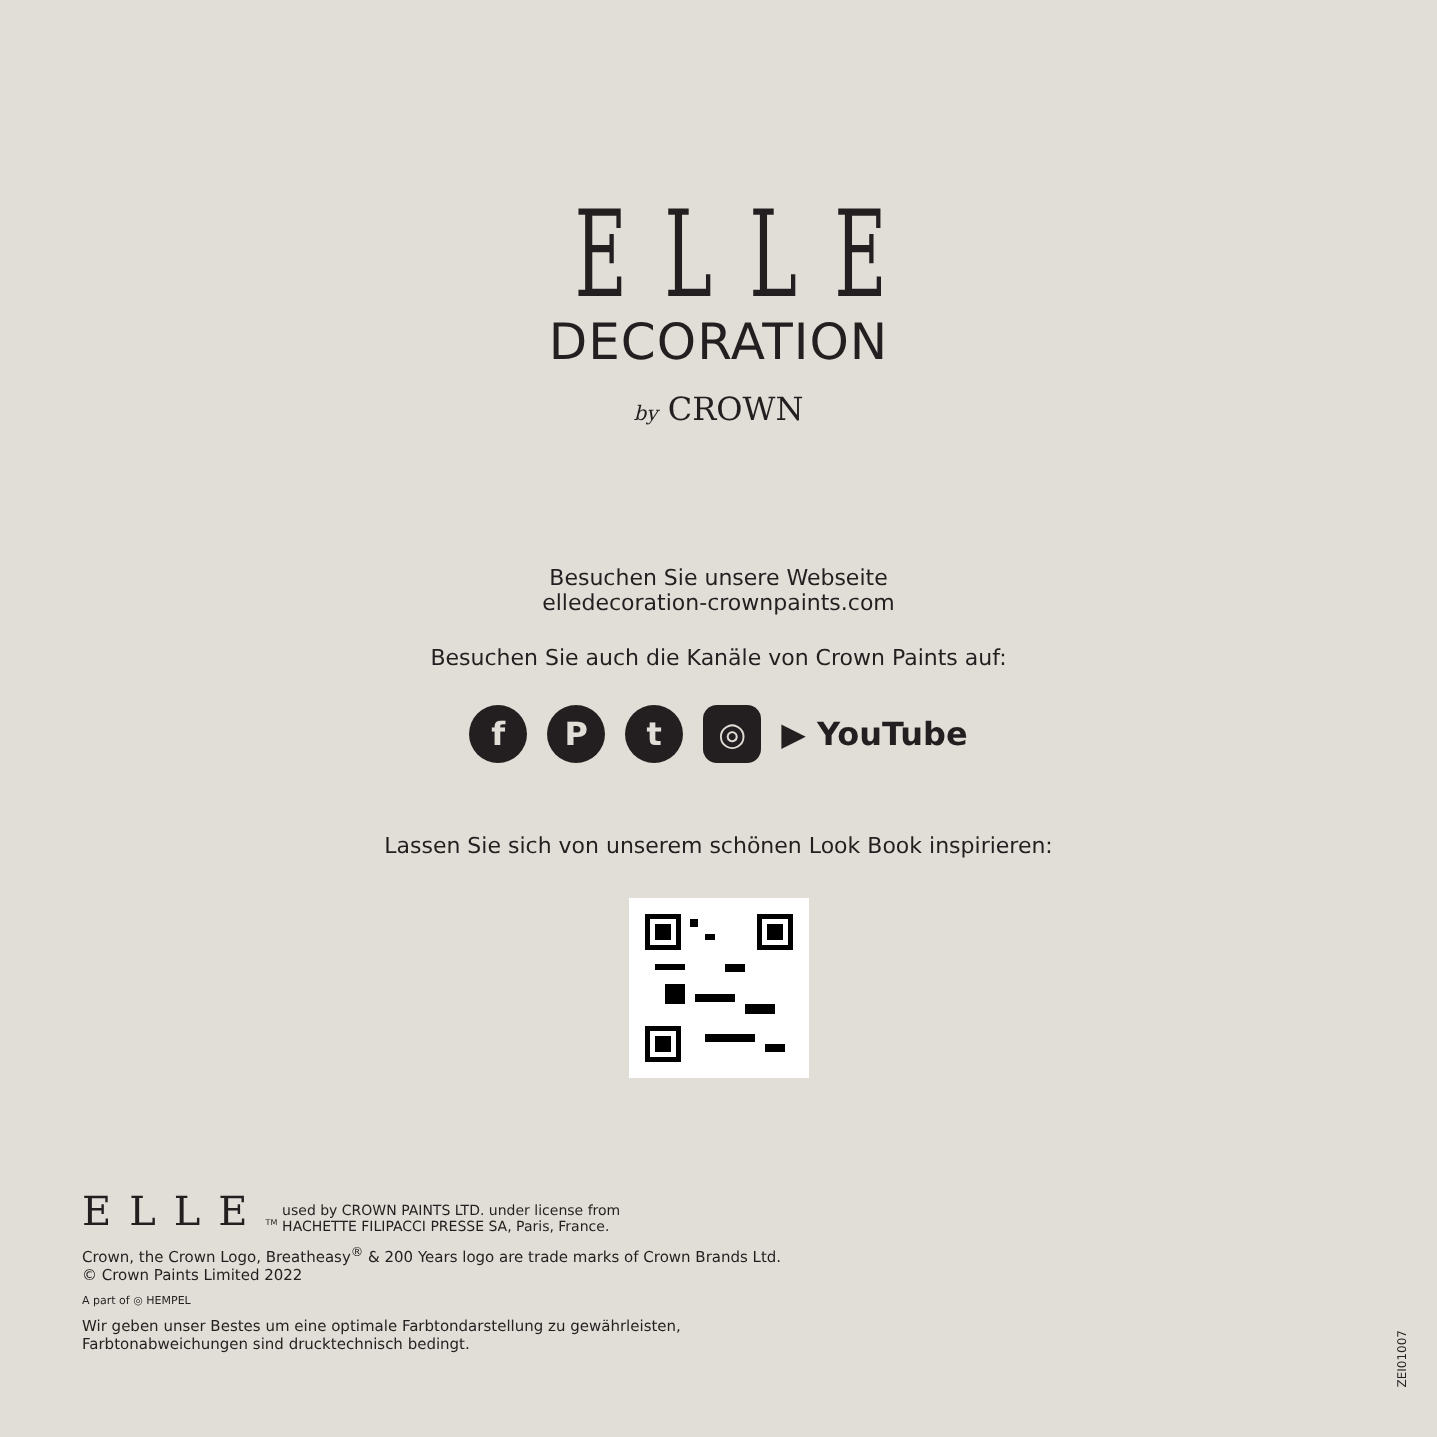ELLE
DECORATION
by CROWN
Besuchen Sie unsere Webseite
elledecoration-crownpaints.com
Besuchen Sie auch die Kanäle von Crown Paints auf:
f P t ◎
▶ YouTube
Lassen Sie sich von unserem schönen Look Book inspirieren:
ELLE TM used by CROWN PAINTS LTD. under license from
HACHETTE FILIPACCI PRESSE SA, Paris, France.
Crown, the Crown Logo, Breatheasy<sup>®</sup> & 200 Years logo are trade marks of Crown Brands Ltd.
© Crown Paints Limited 2022
A part of ◎ HEMPEL
Wir geben unser Bestes um eine optimale Farbtondarstellung zu gewährleisten,
Farbtonabweichungen sind drucktechnisch bedingt.
ZEI01007